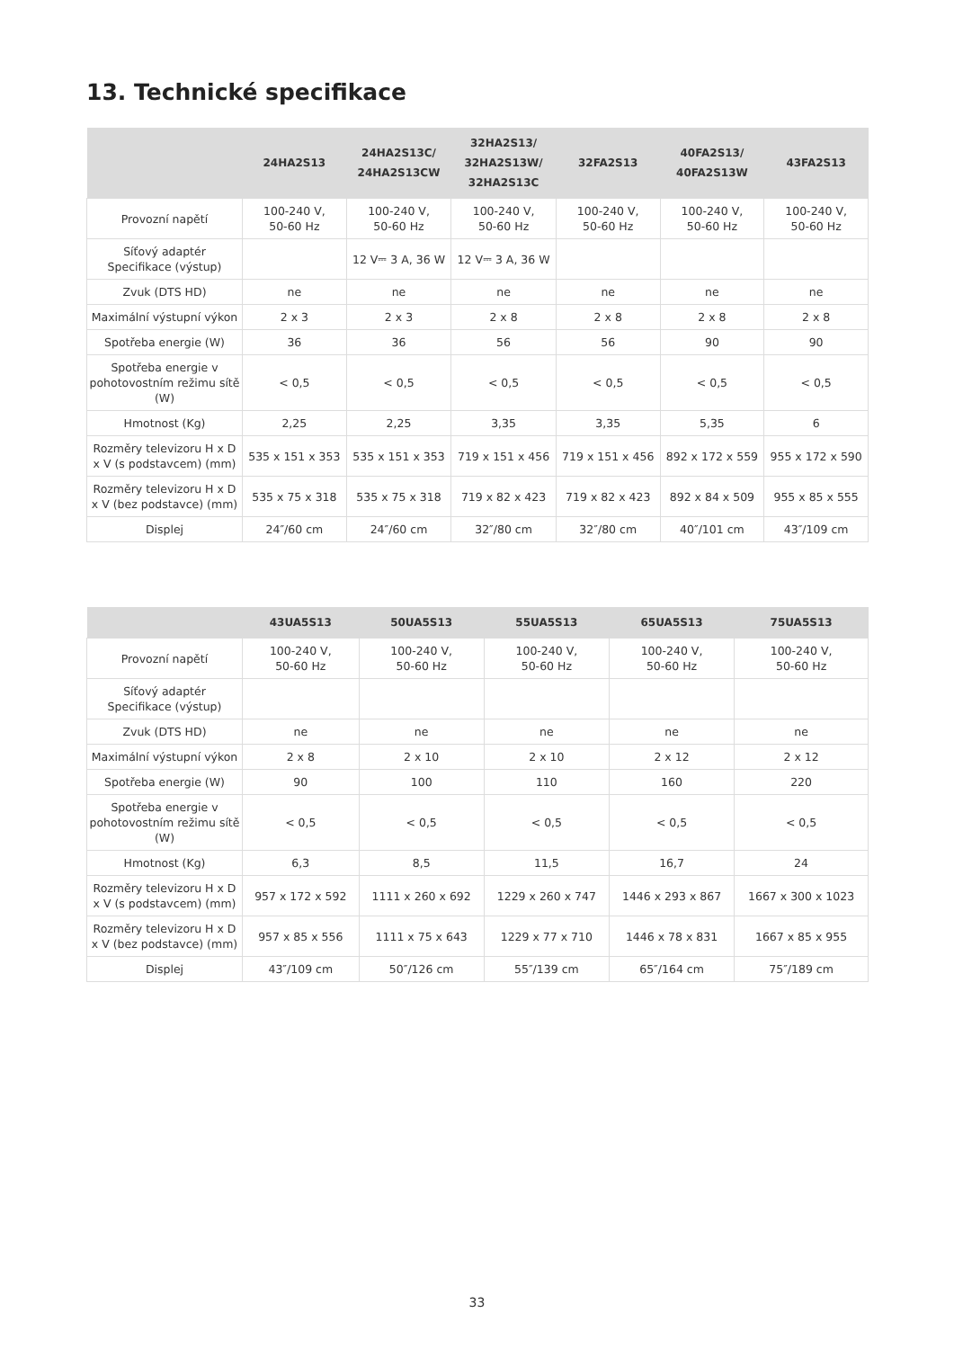13. Technické specifikace
| | 24HA2S13 | 24HA2S13C/ 24HA2S13CW | 32HA2S13/ 32HA2S13W/ 32HA2S13C | 32FA2S13 | 40FA2S13/ 40FA2S13W | 43FA2S13 |
| --- | --- | --- | --- | --- | --- | --- |
| Provozní napětí | 100-240 V, 50-60 Hz | 100-240 V, 50-60 Hz | 100-240 V, 50-60 Hz | 100-240 V, 50-60 Hz | 100-240 V, 50-60 Hz | 100-240 V, 50-60 Hz |
| Síťový adaptér Specifikace (výstup) | | 12 V⎓ 3 A, 36 W | 12 V⎓ 3 A, 36 W | | | |
| Zvuk (DTS HD) | ne | ne | ne | ne | ne | ne |
| Maximální výstupní výkon | 2 x 3 | 2 x 3 | 2 x 8 | 2 x 8 | 2 x 8 | 2 x 8 |
| Spotřeba energie (W) | 36 | 36 | 56 | 56 | 90 | 90 |
| Spotřeba energie v pohotovostním režimu sítě (W) | < 0,5 | < 0,5 | < 0,5 | < 0,5 | < 0,5 | < 0,5 |
| Hmotnost (Kg) | 2,25 | 2,25 | 3,35 | 3,35 | 5,35 | 6 |
| Rozměry televizoru H x D x V (s podstavcem) (mm) | 535 x 151 x 353 | 535 x 151 x 353 | 719 x 151 x 456 | 719 x 151 x 456 | 892 x 172 x 559 | 955 x 172 x 590 |
| Rozměry televizoru H x D x V (bez podstavce) (mm) | 535 x 75 x 318 | 535 x 75 x 318 | 719 x 82 x 423 | 719 x 82 x 423 | 892 x 84 x 509 | 955 x 85 x 555 |
| Displej | 24″/60 cm | 24″/60 cm | 32″/80 cm | 32″/80 cm | 40″/101 cm | 43″/109 cm |
| | 43UA5S13 | 50UA5S13 | 55UA5S13 | 65UA5S13 | 75UA5S13 |
| --- | --- | --- | --- | --- | --- |
| Provozní napětí | 100-240 V, 50-60 Hz | 100-240 V, 50-60 Hz | 100-240 V, 50-60 Hz | 100-240 V, 50-60 Hz | 100-240 V, 50-60 Hz |
| Síťový adaptér Specifikace (výstup) | | | | | |
| Zvuk (DTS HD) | ne | ne | ne | ne | ne |
| Maximální výstupní výkon | 2 x 8 | 2 x 10 | 2 x 10 | 2 x 12 | 2 x 12 |
| Spotřeba energie (W) | 90 | 100 | 110 | 160 | 220 |
| Spotřeba energie v pohotovostním režimu sítě (W) | < 0,5 | < 0,5 | < 0,5 | < 0,5 | < 0,5 |
| Hmotnost (Kg) | 6,3 | 8,5 | 11,5 | 16,7 | 24 |
| Rozměry televizoru H x D x V (s podstavcem) (mm) | 957 x 172 x 592 | 1111 x 260 x 692 | 1229 x 260 x 747 | 1446 x 293 x 867 | 1667 x 300 x 1023 |
| Rozměry televizoru H x D x V (bez podstavce) (mm) | 957 x 85 x 556 | 1111 x 75 x 643 | 1229 x 77 x 710 | 1446 x 78 x 831 | 1667 x 85 x 955 |
| Displej | 43″/109 cm | 50″/126 cm | 55″/139 cm | 65″/164 cm | 75″/189 cm |
33